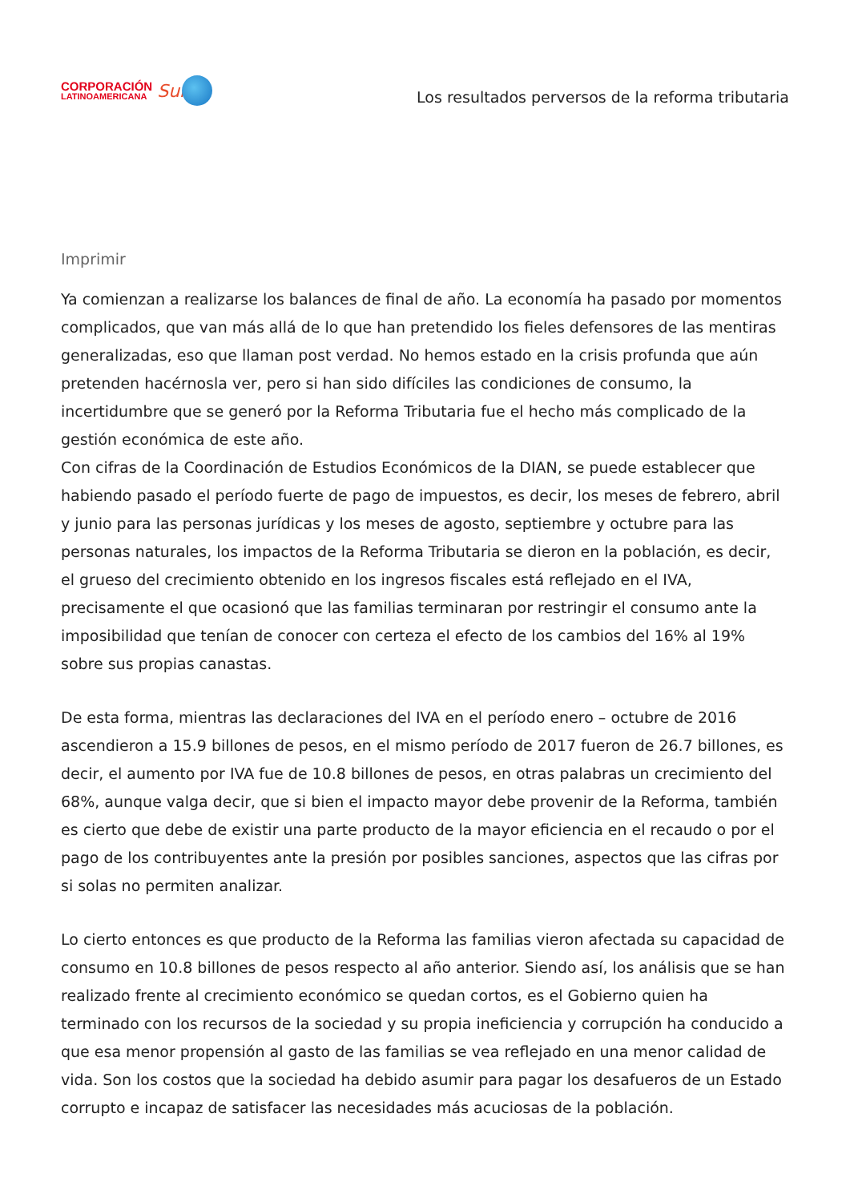CORPORACIÓN
LATINOAMERICANA
Sur
Los resultados perversos de la reforma tributaria
Imprimir
Ya comienzan a realizarse los balances de final de año. La economía ha pasado por momentos complicados, que van más allá de lo que han pretendido los fieles defensores de las mentiras generalizadas, eso que llaman post verdad. No hemos estado en la crisis profunda que aún pretenden hacérnosla ver, pero si han sido difíciles las condiciones de consumo, la incertidumbre que se generó por la Reforma Tributaria fue el hecho más complicado de la gestión económica de este año.
Con cifras de la Coordinación de Estudios Económicos de la DIAN, se puede establecer que habiendo pasado el período fuerte de pago de impuestos, es decir, los meses de febrero, abril y junio para las personas jurídicas y los meses de agosto, septiembre y octubre para las personas naturales, los impactos de la Reforma Tributaria se dieron en la población, es decir, el grueso del crecimiento obtenido en los ingresos fiscales está reflejado en el IVA, precisamente el que ocasionó que las familias terminaran por restringir el consumo ante la imposibilidad que tenían de conocer con certeza el efecto de los cambios del 16% al 19% sobre sus propias canastas.
De esta forma, mientras las declaraciones del IVA en el período enero – octubre de 2016 ascendieron a 15.9 billones de pesos, en el mismo período de 2017 fueron de 26.7 billones, es decir, el aumento por IVA fue de 10.8 billones de pesos, en otras palabras un crecimiento del 68%, aunque valga decir, que si bien el impacto mayor debe provenir de la Reforma, también es cierto que debe de existir una parte producto de la mayor eficiencia en el recaudo o por el pago de los contribuyentes ante la presión por posibles sanciones, aspectos que las cifras por si solas no permiten analizar.
Lo cierto entonces es que producto de la Reforma las familias vieron afectada su capacidad de consumo en 10.8 billones de pesos respecto al año anterior. Siendo así, los análisis que se han realizado frente al crecimiento económico se quedan cortos, es el Gobierno quien ha terminado con los recursos de la sociedad y su propia ineficiencia y corrupción ha conducido a que esa menor propensión al gasto de las familias se vea reflejado en una menor calidad de vida. Son los costos que la sociedad ha debido asumir para pagar los desafueros de un Estado corrupto e incapaz de satisfacer las necesidades más acuciosas de la población.